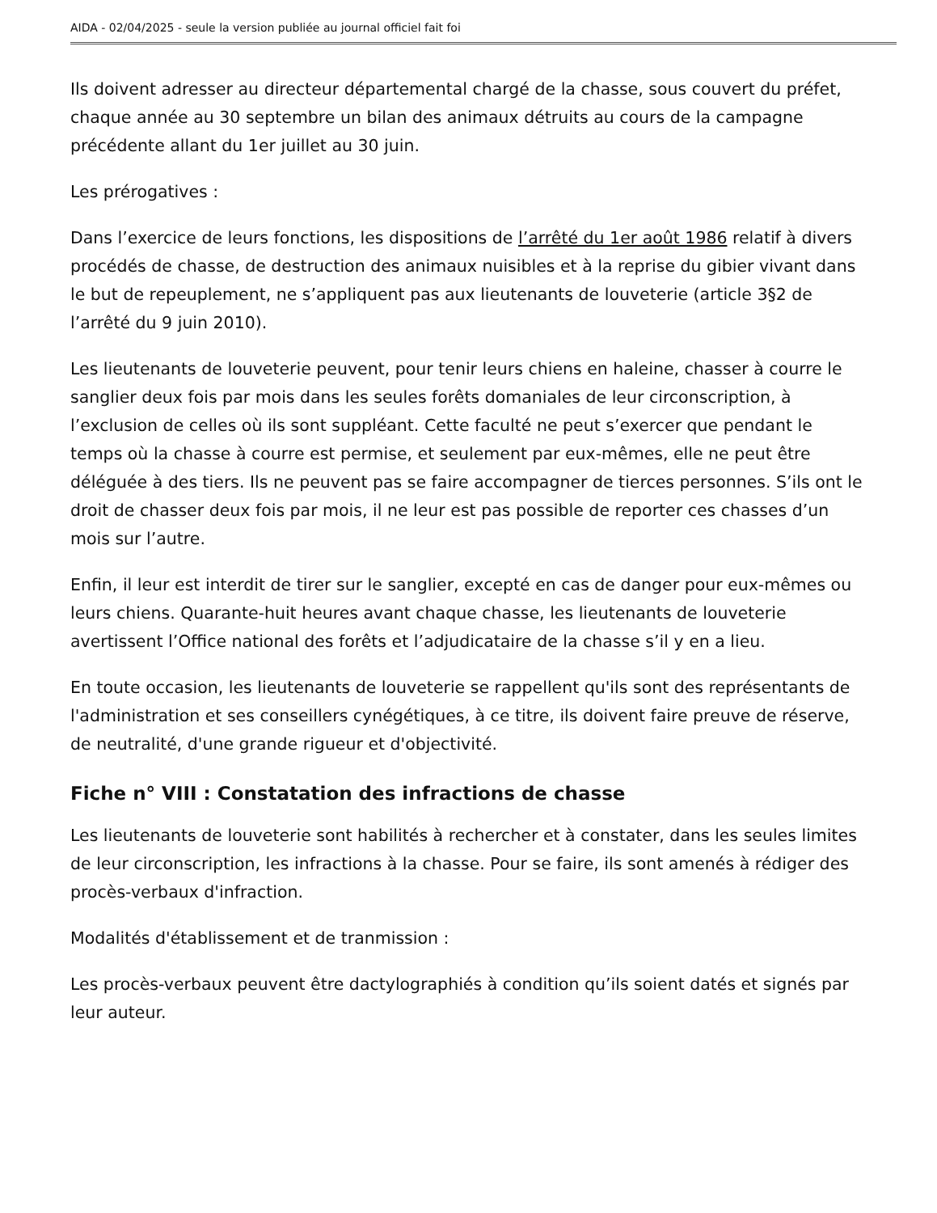AIDA - 02/04/2025 - seule la version publiée au journal officiel fait foi
Ils doivent adresser au directeur départemental chargé de la chasse, sous couvert du préfet, chaque année au 30 septembre un bilan des animaux détruits au cours de la campagne précédente allant du 1er juillet au 30 juin.
Les prérogatives :
Dans l’exercice de leurs fonctions, les dispositions de l’arrêté du 1er août 1986 relatif à divers procédés de chasse, de destruction des animaux nuisibles et à la reprise du gibier vivant dans le but de repeuplement, ne s’appliquent pas aux lieutenants de louveterie (article 3§2 de l’arrêté du 9 juin 2010).
Les lieutenants de louveterie peuvent, pour tenir leurs chiens en haleine, chasser à courre le sanglier deux fois par mois dans les seules forêts domaniales de leur circonscription, à l’exclusion de celles où ils sont suppléant. Cette faculté ne peut s’exercer que pendant le temps où la chasse à courre est permise, et seulement par eux-mêmes, elle ne peut être déléguée à des tiers. Ils ne peuvent pas se faire accompagner de tierces personnes. S’ils ont le droit de chasser deux fois par mois, il ne leur est pas possible de reporter ces chasses d’un mois sur l’autre.
Enfin, il leur est interdit de tirer sur le sanglier, excepté en cas de danger pour eux-mêmes ou leurs chiens. Quarante-huit heures avant chaque chasse, les lieutenants de louveterie avertissent l’Office national des forêts et l’adjudicataire de la chasse s’il y en a lieu.
En toute occasion, les lieutenants de louveterie se rappellent qu'ils sont des représentants de l'administration et ses conseillers cynégétiques, à ce titre, ils doivent faire preuve de réserve, de neutralité, d'une grande rigueur et d'objectivité.
Fiche n° VIII : Constatation des infractions de chasse
Les lieutenants de louveterie sont habilités à rechercher et à constater, dans les seules limites de leur circonscription, les infractions à la chasse. Pour se faire, ils sont amenés à rédiger des procès-verbaux d'infraction.
Modalités d'établissement et de tranmission :
Les procès-verbaux peuvent être dactylographiés à condition qu’ils soient datés et signés par leur auteur.